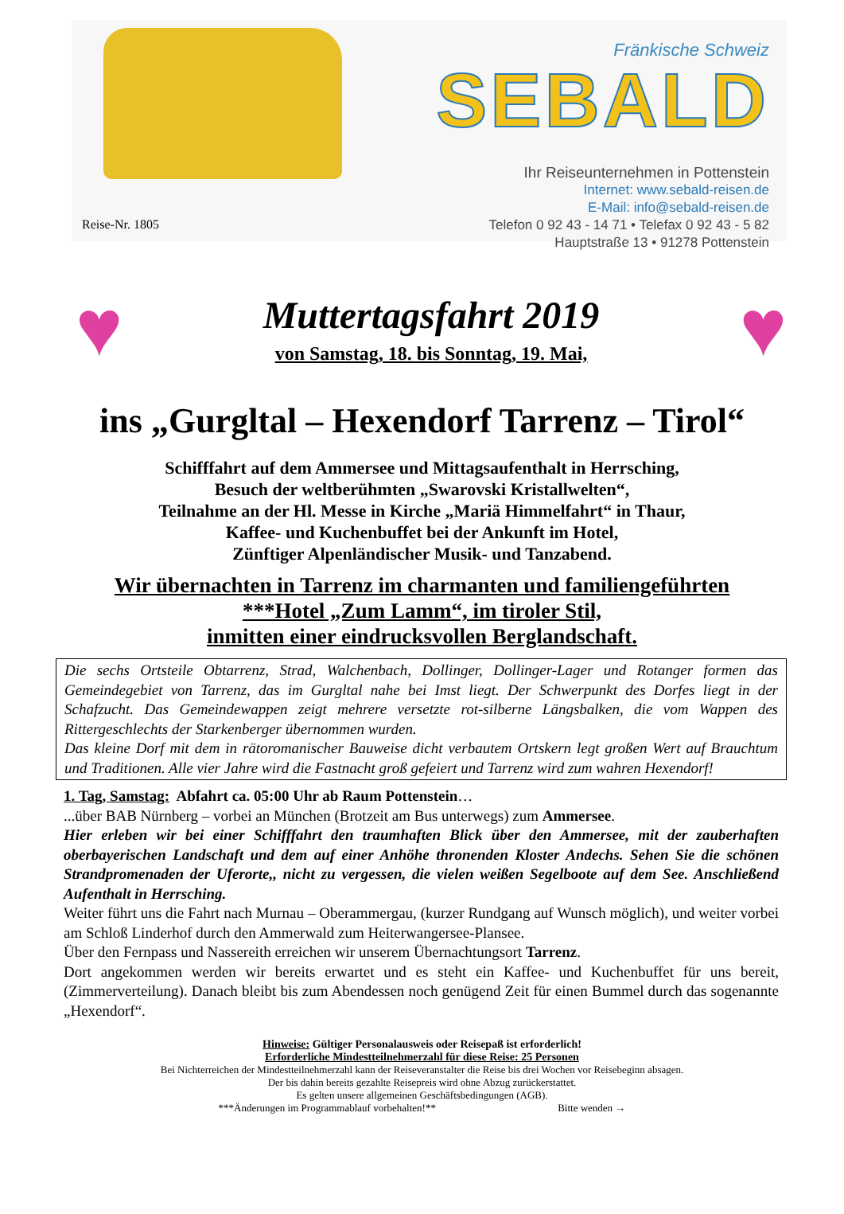Fränkische Schweiz
SEBALD
Ihr Reiseunternehmen in Pottenstein
Internet: www.sebald-reisen.de
E-Mail: info@sebald-reisen.de
Telefon 0 92 43 - 14 71 • Telefax 0 92 43 - 5 82
Hauptstraße 13 • 91278 Pottenstein
Reise-Nr. 1805
♥
Muttertagsfahrt 2019
von Samstag, 18. bis Sonntag, 19. Mai,
♥
ins „Gurgltal – Hexendorf Tarrenz – Tirol“
Schifffahrt auf dem Ammersee und Mittagsaufenthalt in Herrsching,
Besuch der weltberühmten „Swarovski Kristallwelten“,
Teilnahme an der Hl. Messe in Kirche „Mariä Himmelfahrt“ in Thaur,
Kaffee- und Kuchenbuffet bei der Ankunft im Hotel,
Zünftiger Alpenländischer Musik- und Tanzabend.
Wir übernachten in Tarrenz im charmanten und familiengeführten
***Hotel „Zum Lamm“, im tiroler Stil,
inmitten einer eindrucksvollen Berglandschaft.
Die sechs Ortsteile Obtarrenz, Strad, Walchenbach, Dollinger, Dollinger-Lager und Rotanger formen das Gemeindegebiet von Tarrenz, das im Gurgltal nahe bei Imst liegt. Der Schwerpunkt des Dorfes liegt in der Schafzucht. Das Gemeindewappen zeigt mehrere versetzte rot-silberne Längsbalken, die vom Wappen des Rittergeschlechts der Starkenberger übernommen wurden.
Das kleine Dorf mit dem in rätoromanischer Bauweise dicht verbautem Ortskern legt großen Wert auf Brauchtum und Traditionen. Alle vier Jahre wird die Fastnacht groß gefeiert und Tarrenz wird zum wahren Hexendorf!
1. Tag, Samstag: Abfahrt ca. 05:00 Uhr ab Raum Pottenstein…
...über BAB Nürnberg – vorbei an München (Brotzeit am Bus unterwegs) zum Ammersee.
Hier erleben wir bei einer Schifffahrt den traumhaften Blick über den Ammersee, mit der zauberhaften oberbayerischen Landschaft und dem auf einer Anhöhe thronenden Kloster Andechs. Sehen Sie die schönen Strandpromenaden der Uferorte,, nicht zu vergessen, die vielen weißen Segelboote auf dem See. Anschließend Aufenthalt in Herrsching.
Weiter führt uns die Fahrt nach Murnau – Oberammergau, (kurzer Rundgang auf Wunsch möglich), und weiter vorbei am Schloß Linderhof durch den Ammerwald zum Heiterwangersee-Plansee.
Über den Fernpass und Nassereith erreichen wir unserem Übernachtungsort Tarrenz.
Dort angekommen werden wir bereits erwartet und es steht ein Kaffee- und Kuchenbuffet für uns bereit, (Zimmerverteilung). Danach bleibt bis zum Abendessen noch genügend Zeit für einen Bummel durch das sogenannte „Hexendorf“.
Hinweise: Gültiger Personalausweis oder Reisepaß ist erforderlich!
Erforderliche Mindestteilnehmerzahl für diese Reise: 25 Personen
Bei Nichterreichen der Mindestteilnehmerzahl kann der Reiseveranstalter die Reise bis drei Wochen vor Reisebeginn absagen.
Der bis dahin bereits gezahlte Reisepreis wird ohne Abzug zurückerstattet.
Es gelten unsere allgemeinen Geschäftsbedingungen (AGB).
***Änderungen im Programmablauf vorbehalten!** Bitte wenden →